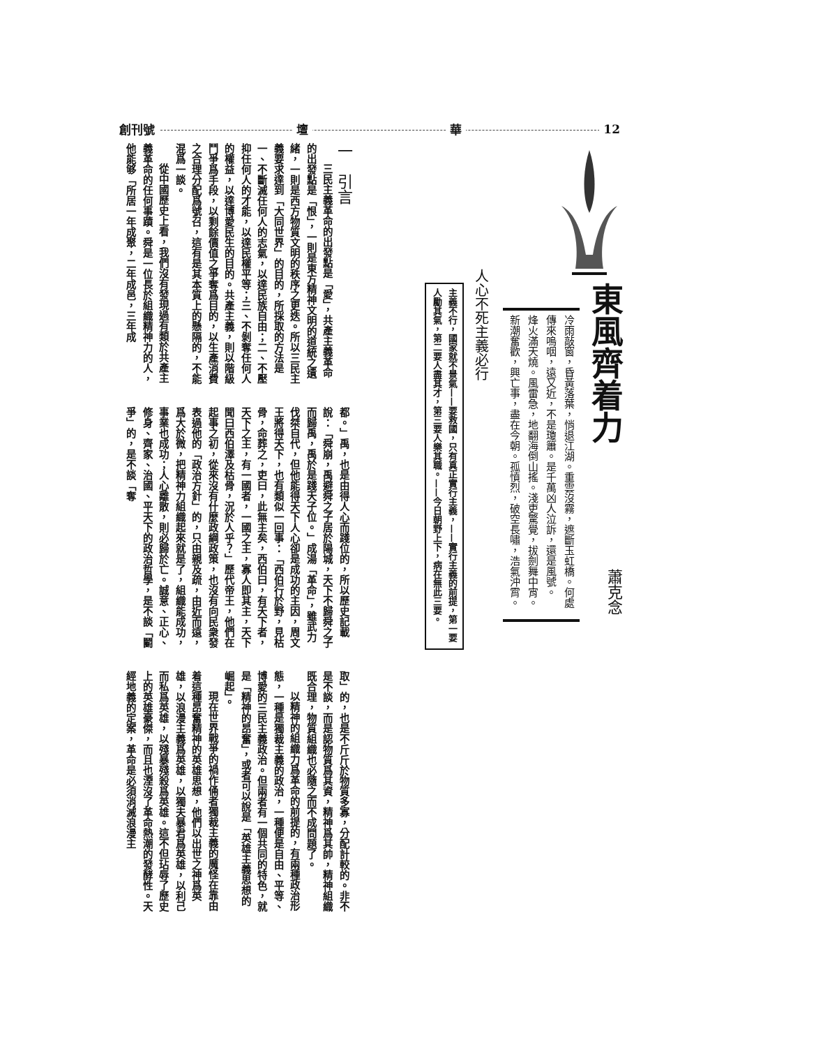12 華 壇 創刊號
東風齊着力
冷雨敲窗，昏黃落葉，悄退江湖。重雲沒霧，遮斷玉虹橋。何處傳來嗚咽，遠又近，不是瓊簫。是千萬凶人泣訴，還是風號。
烽火滿天燒。風雷急，地翻海倒山搖。淺吏驚覺，拔劍舞中宵。新潮奮歡，興亡事，盡在今朝。孤憤烈，破空長嘯，浩氣沖霄。
人心不死主義必行
主義不行，國家就不景氣——要救國，只有真正實行主義，——實行主義的前提，第一要人勵其氣，第二要人盡其才，第三要人樂其職。——今日朝野上下，病在無此三要。
蕭克念
一　引言
三民主義革命的出發點是「愛」，共產主義革命的出發點是「恨」，一則是東方精神文明的道統之遺緒，一則是西方物質文明的秩序之更迭。所以三民主義要求達到「大同世界」的目的，所採取的方法是一、不斷滅任何人的志氣，以達民族自由；二、不壓抑任何人的才能，以達民權平等；三、不剝奪任何人的權益，以達博愛民生的目的。共產主義，則以階級鬥爭爲手段，以剩餘價值之爭奪爲目的，以生產消費之合理分配爲號召，這有是其本質上的懸隔的，不能混爲一談。
從中國歷史上看，我們沒有發現過有類於共產主義革命的任何事蹟。舜是一位長於組織精神力的人，他能够「所居一年成聚，二年成邑，三年成
都。」禹，也是由得人心而踐位的，所以歷史記載說：「舜崩，禹避舜之子居於陽城，天下不歸舜之子而歸禹，禹於是踐天子位。」成湯「革命」，雖武力伐桀自代，但他能得天下人心卻是成功的主因，周文王將得天下，也有類似一回事：「西伯行於野，見枯骨，命葬之，吏曰，此無主矣，西伯曰，有天下者，天下之主，有一國者，一國之主，寡人即其主，天下聞曰西伯澤及枯骨，況於人乎？」歷代帝王，他們在起事之初，從來沒有什麼政綱政策，也沒有向民衆發表過他的「政治方針」的，只由親及疏，由近而遠，爲大於微，把精神力組織起來就是了，組織能成功，事業也成功；人心離散，則必歸於亡。誠意、正心、修身、齊家、治國、平天下的政治哲學，是不談「鬭爭」的，是不談「奪
取」的，也是不斤斤於物質多寡，分配計較的。非不是不談，而是認物質爲其資，精神爲其帥，精神組織既合理，物質組織也必隨之而不成問題了。
以精神的組織力爲革命的前提的，有兩種政治形態，一種是獨裁主義的政治，一種便是自由、平等、博愛的三民主義政治。但兩者有一個共同的特色，就是「精神的昂奮」，或者可以說是「英雄主義思想的崛起」。
現在世界戰爭的禍作俑者獨裁主義的魔怪在靠由着這種昂奮精神的英雄思想，他們以出世之神爲英雄，以浪漫主義爲英雄，以獨夫暴君爲英雄，以利己而私爲英雄，以殘暴殘殺爲英雄。這不但玷辱了歷史上的英雄豪傑，而且也湮沒了革命熱潮的發酵性。天經地義的定案，革命是必須消滅浪漫主